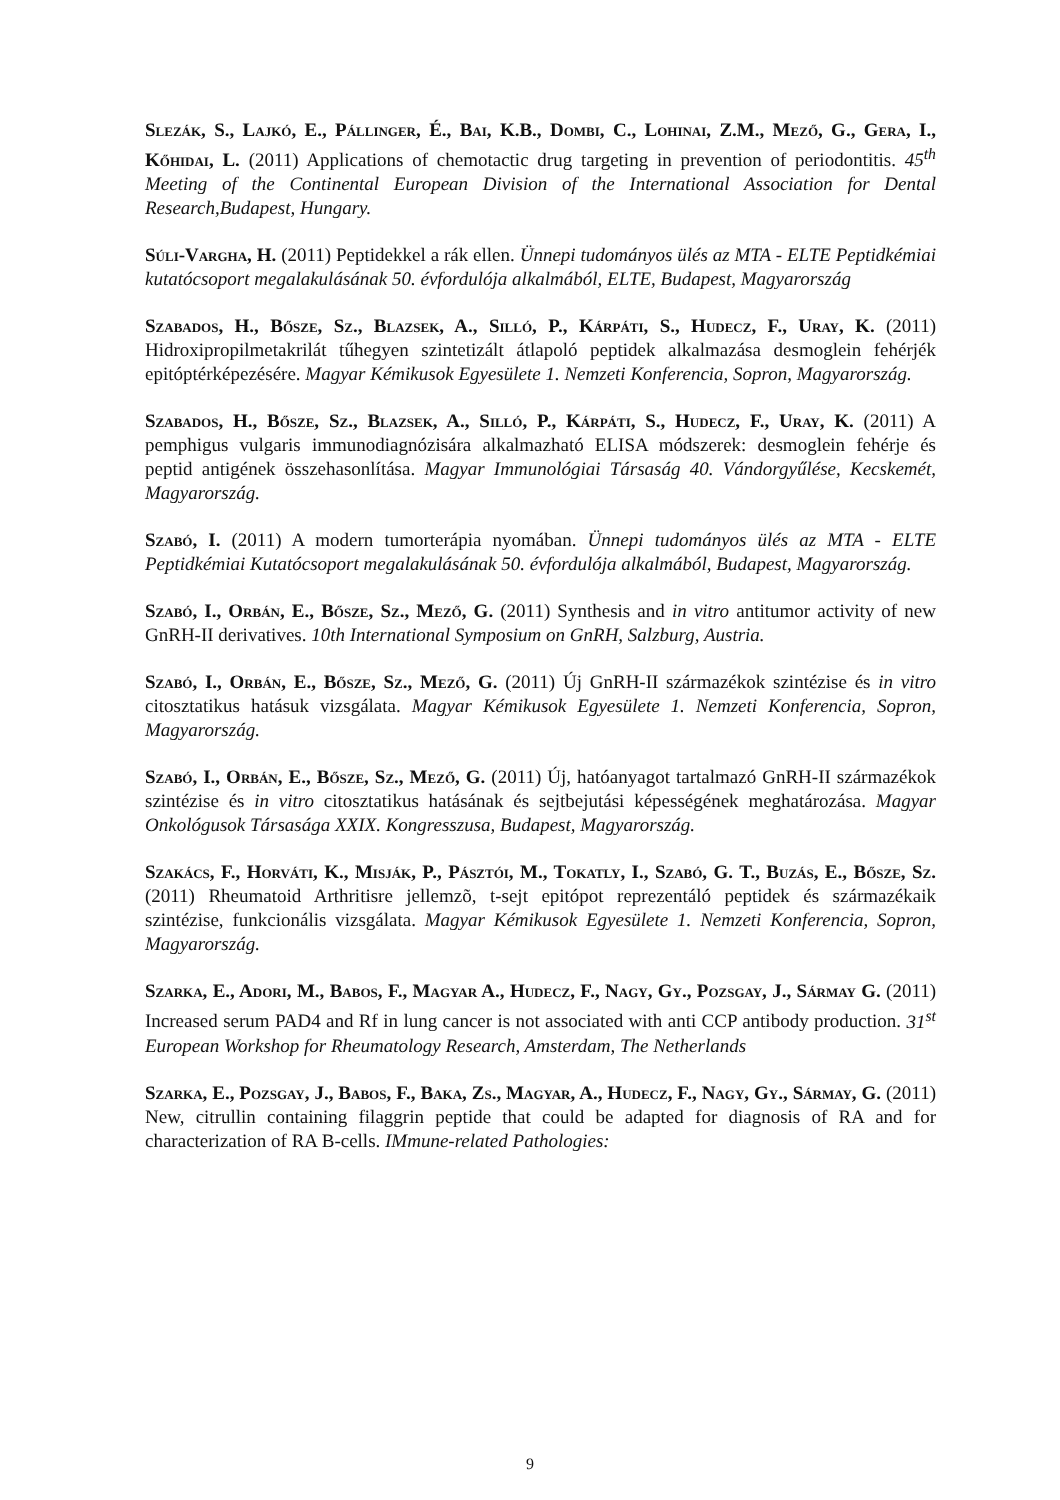Slezák, S., Lajkó, E., Pállinger, É., Bai, K.B., Dombi, C., Lohinai, Z.M., Mező, G., Gera, I., Kőhidai, L. (2011) Applications of chemotactic drug targeting in prevention of periodontitis. 45<sup>th</sup> Meeting of the Continental European Division of the International Association for Dental Research,Budapest, Hungary.
Súli-Vargha, H. (2011) Peptidekkel a rák ellen. Ünnepi tudományos ülés az MTA - ELTE Peptidkémiai kutatócsoport megalakulásának 50. évfordulója alkalmából, ELTE, Budapest, Magyarország
Szabados, H., Bősze, Sz., Blazsek, A., Silló, P., Kárpáti, S., Hudecz, F., Uray, K. (2011) Hidroxipropilmetakrilát tűhegyen szintetizált átlapoló peptidek alkalmazása desmoglein fehérjék epitóptérképezésére. Magyar Kémikusok Egyesülete 1. Nemzeti Konferencia, Sopron, Magyarország.
Szabados, H., Bősze, Sz., Blazsek, A., Silló, P., Kárpáti, S., Hudecz, F., Uray, K. (2011) A pemphigus vulgaris immunodiagnózisára alkalmazható ELISA módszerek: desmoglein fehérje és peptid antigének összehasonlítása. Magyar Immunológiai Társaság 40. Vándorgyűlése, Kecskemét, Magyarország.
Szabó, I. (2011) A modern tumorterápia nyomában. Ünnepi tudományos ülés az MTA - ELTE Peptidkémiai Kutatócsoport megalakulásának 50. évfordulója alkalmából, Budapest, Magyarország.
Szabó, I., Orbán, E., Bősze, Sz., Mező, G. (2011) Synthesis and in vitro antitumor activity of new GnRH-II derivatives. 10th International Symposium on GnRH, Salzburg, Austria.
Szabó, I., Orbán, E., Bősze, Sz., Mező, G. (2011) Új GnRH-II származékok szintézise és in vitro citosztatikus hatásuk vizsgálata. Magyar Kémikusok Egyesülete 1. Nemzeti Konferencia, Sopron, Magyarország.
Szabó, I., Orbán, E., Bősze, Sz., Mező, G. (2011) Új, hatóanyagot tartalmazó GnRH-II származékok szintézise és in vitro citosztatikus hatásának és sejtbejutási képességének meghatározása. Magyar Onkológusok Társasága XXIX. Kongresszusa, Budapest, Magyarország.
Szakács, F., Horváti, K., Misják, P., Pásztói, M., Tokatly, I., Szabó, G. T., Buzás, E., Bősze, Sz. (2011) Rheumatoid Arthritisre jellemzõ, t-sejt epitópot reprezentáló peptidek és származékaik szintézise, funkcionális vizsgálata. Magyar Kémikusok Egyesülete 1. Nemzeti Konferencia, Sopron, Magyarország.
Szarka, E., Adori, M., Babos, F., Magyar A., Hudecz, F., Nagy, Gy., Pozsgay, J., Sármay G. (2011) Increased serum PAD4 and Rf in lung cancer is not associated with anti CCP antibody production. 31<sup>st</sup> European Workshop for Rheumatology Research, Amsterdam, The Netherlands
Szarka, E., Pozsgay, J., Babos, F., Baka, Zs., Magyar, A., Hudecz, F., Nagy, Gy., Sármay, G. (2011) New, citrullin containing filaggrin peptide that could be adapted for diagnosis of RA and for characterization of RA B-cells. IMmune-related Pathologies:
9